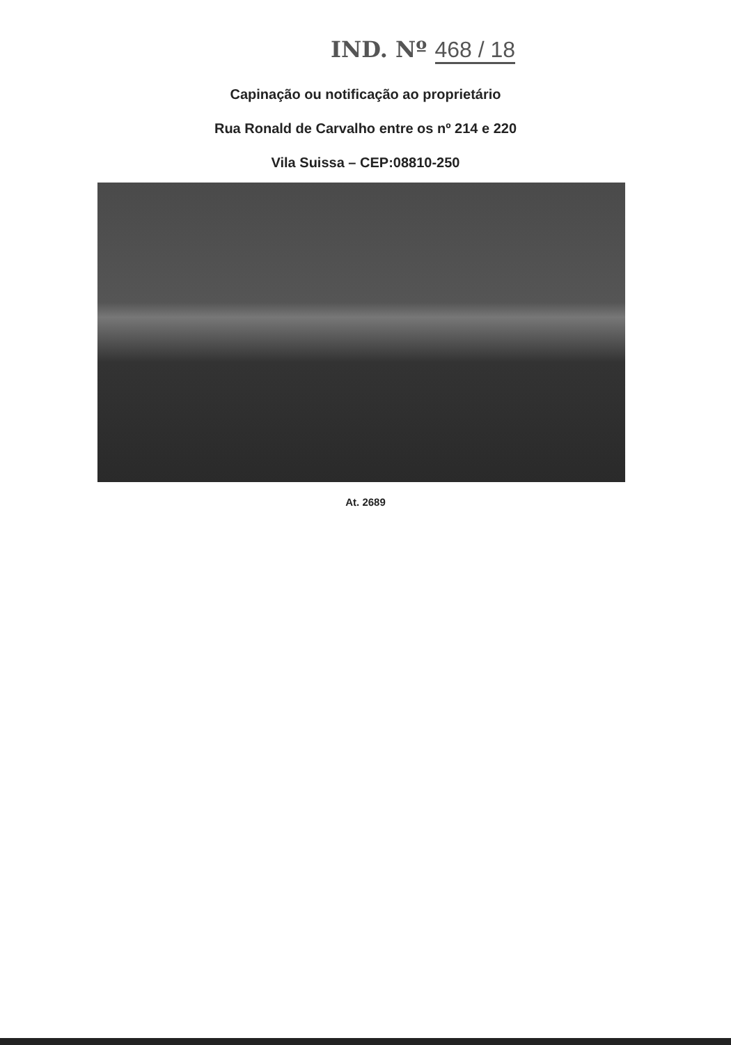IND. Nº 468 / 18
Capinação ou notificação ao proprietário
Rua Ronald de Carvalho entre os nº 214 e 220
Vila Suissa – CEP:08810-250
At. 2689